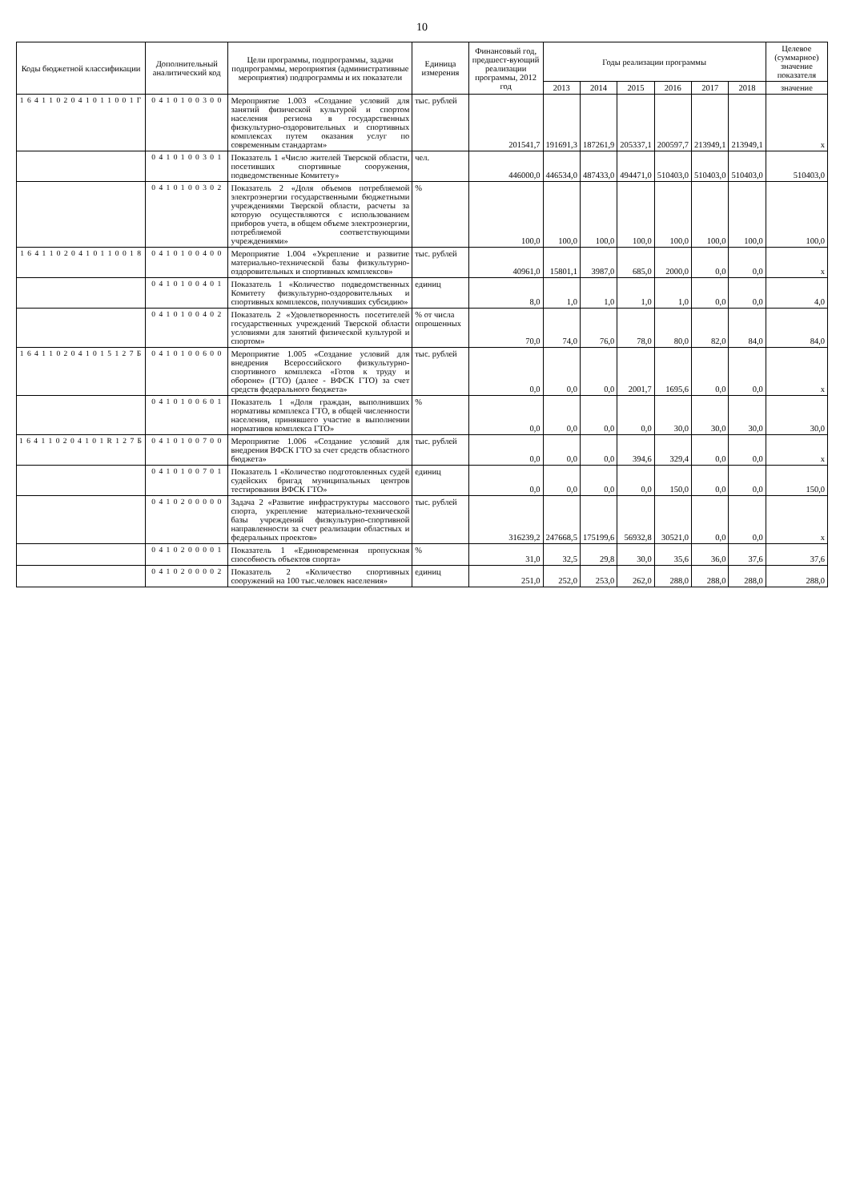10
| Коды бюджетной классификации | Дополнительный аналитический код | Цели программы, подпрограммы, задачи подпрограммы, мероприятия (административные мероприятия) подпрограммы и их показатели | Единица измерения | Финансовый год, предшест-вующий реализации программы, 2012 год | Годы реализации программы | | | | | | Целевое (суммарное) значение показателя |
| --- | --- | --- | --- | --- | --- | --- | --- | --- | --- | --- | --- |
| | | | | | 2013 | 2014 | 2015 | 2016 | 2017 | 2018 | значение |
| 1 6 4 1 1 0 2 0 4 1 0 1 1 0 0 1 Г | 0 4 1 0 1 0 0 3 0 0 | Мероприятие 1.003 «Создание условий для занятий физической культурой и спортом населения региона в государственных физкультурно-оздоровительных и спортивных комплексах путем оказания услуг по современным стандартам» | тыс. рублей | 201541,7 | 191691,3 | 187261,9 | 205337,1 | 200597,7 | 213949,1 | 213949,1 | x |
| | 0 4 1 0 1 0 0 3 0 1 | Показатель 1 «Число жителей Тверской области, посетивших спортивные сооружения, подведомственные Комитету» | чел. | 446000,0 | 446534,0 | 487433,0 | 494471,0 | 510403,0 | 510403,0 | 510403,0 | 510403,0 |
| | 0 4 1 0 1 0 0 3 0 2 | Показатель 2 «Доля объемов потребляемой электроэнергии государственными бюджетными учреждениями Тверской области, расчеты за которую осуществляются с использованием приборов учета, в общем объеме электроэнергии, потребляемой соответствующими учреждениями» | % | 100,0 | 100,0 | 100,0 | 100,0 | 100,0 | 100,0 | 100,0 | 100,0 |
| 1 6 4 1 1 0 2 0 4 1 0 1 1 0 0 1 8 | 0 4 1 0 1 0 0 4 0 0 | Мероприятие 1.004 «Укрепление и развитие материально-технической базы физкультурно-оздоровительных и спортивных комплексов» | тыс. рублей | 40961,0 | 15801,1 | 3987,0 | 685,0 | 2000,0 | 0,0 | 0,0 | x |
| | 0 4 1 0 1 0 0 4 0 1 | Показатель 1 «Количество подведомственных Комитету физкультурно-оздоровительных и спортивных комплексов, получивших субсидию» | единиц | 8,0 | 1,0 | 1,0 | 1,0 | 1,0 | 0,0 | 0,0 | 4,0 |
| | 0 4 1 0 1 0 0 4 0 2 | Показатель 2 «Удовлетворенность посетителей государственных учреждений Тверской области условиями для занятий физической культурой и спортом» | % от числа опрошенных | 70,0 | 74,0 | 76,0 | 78,0 | 80,0 | 82,0 | 84,0 | 84,0 |
| 1 6 4 1 1 0 2 0 4 1 0 1 5 1 2 7 Б | 0 4 1 0 1 0 0 6 0 0 | Мероприятие 1.005 «Создание условий для внедрения Всероссийского физкультурно-спортивного комплекса «Готов к труду и обороне» (ГТО) (далее - ВФСК ГТО) за счет средств федерального бюджета» | тыс. рублей | 0,0 | 0,0 | 0,0 | 2001,7 | 1695,6 | 0,0 | 0,0 | x |
| | 0 4 1 0 1 0 0 6 0 1 | Показатель 1 «Доля граждан, выполнивших нормативы комплекса ГТО, в общей численности населения, принявшего участие в выполнении нормативов комплекса ГТО» | % | 0,0 | 0,0 | 0,0 | 0,0 | 30,0 | 30,0 | 30,0 | 30,0 |
| 1 6 4 1 1 0 2 0 4 1 0 1 R 1 2 7 Б | 0 4 1 0 1 0 0 7 0 0 | Мероприятие 1.006 «Создание условий для внедрения ВФСК ГТО за счет средств областного бюджета» | тыс. рублей | 0,0 | 0,0 | 0,0 | 394,6 | 329,4 | 0,0 | 0,0 | x |
| | 0 4 1 0 1 0 0 7 0 1 | Показатель 1 «Количество подготовленных судей судейских бригад муниципальных центров тестирования ВФСК ГТО» | единиц | 0,0 | 0,0 | 0,0 | 0,0 | 150,0 | 0,0 | 0,0 | 150,0 |
| | 0 4 1 0 2 0 0 0 0 0 | Задача 2 «Развитие инфраструктуры массового спорта, укрепление материально-технической базы учреждений физкультурно-спортивной направленности за счет реализации областных и федеральных проектов» | тыс. рублей | 316239,2 | 247668,5 | 175199,6 | 56932,8 | 30521,0 | 0,0 | 0,0 | x |
| | 0 4 1 0 2 0 0 0 0 1 | Показатель 1 «Единовременная пропускная способность объектов спорта» | % | 31,0 | 32,5 | 29,8 | 30,0 | 35,6 | 36,0 | 37,6 | 37,6 |
| | 0 4 1 0 2 0 0 0 0 2 | Показатель 2 «Количество спортивных сооружений на 100 тыс.человек населения» | единиц | 251,0 | 252,0 | 253,0 | 262,0 | 288,0 | 288,0 | 288,0 | 288,0 |